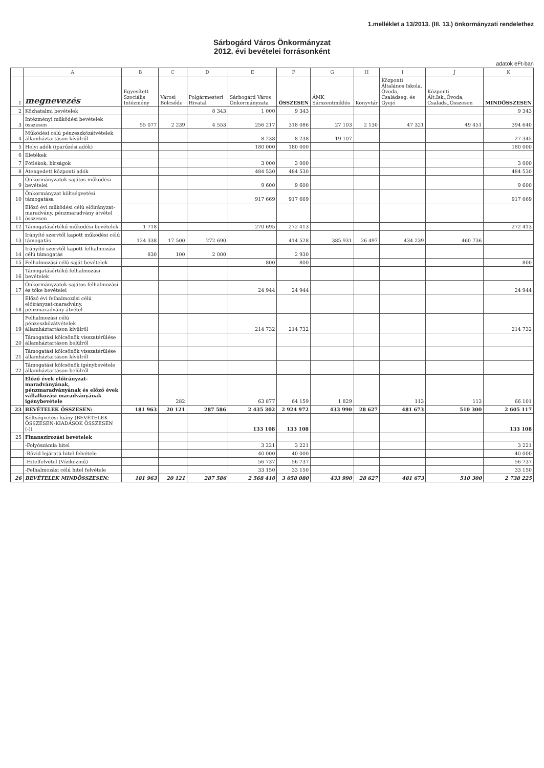1.melléklet a 13/2013. (III. 13.) önkormányzati rendelethez
Sárbogárd Város Önkormányzat
2012. évi bevételei forrásonként
adatok eFt-ban
| | A | B | C | D | E | F | G | H | I | J | K |
| 1 | megnevezés | Egyesített Szociális Intézmény | Városi Bölcsőde | Polgármesteri Hivatal | Sárbogárd Város Önkormányzata | ÖSSZESEN | ÁMK Sárszentmiklós | Könyvtár | Központi Általános Iskola, Óvoda, Családseg. és Gyejó | Központi Ált.Isk.,Óvoda, Csalads.,Összesen | MINDÖSSZESEN |
| 2 | Közhatalmi bevételek | | | 8 343 | 1 000 | 9 343 | | | | | 9 343 |
| 3 | Intézményi működési bevételek összesen | 55 077 | 2 239 | 4 553 | 256 217 | 318 086 | 27 103 | 2 130 | 47 321 | 49 451 | 394 640 |
| 4 | Működési célú pénzeszközátvételek államháztartáson kívülről | | | | 8 238 | 8 238 | 19 107 | | | | 27 345 |
| 5 | Helyi adók (iparűzési adók) | | | | 180 000 | 180 000 | | | | | 180 000 |
| 6 | Illetékek | | | | | | | | | | |
| 7 | Pótlékok, bírságok | | | | 3 000 | 3 000 | | | | | 3 000 |
| 8 | Átengedett központi adók | | | | 484 530 | 484 530 | | | | | 484 530 |
| 9 | Önkormányzatok sajátos működési bevételei | | | | 9 600 | 9 600 | | | | | 9 600 |
| 10 | Önkormányzat költségvetési támogatása | | | | 917 669 | 917 669 | | | | | 917 669 |
| 11 | Előző évi működési célú előirányzat-maradvány, pénzmaradvány átvétel összesen | | | | | | | | | | |
| 12 | Támogatásértékű működési bevételek | 1 718 | | | 270 695 | 272 413 | | | | | 272 413 |
| 13 | Irányító szervtől kapott működési célú támogatás | 124 338 | 17 500 | 272 690 | | 414 528 | 385 931 | 26 497 | 434 239 | 460 736 | |
| 14 | Irányító szervtől kapott felhalmozási célú támogatás | 830 | 100 | 2 000 | | 2 930 | | | | | |
| 15 | Felhalmozási célú saját bevételek | | | | 800 | 800 | | | | | 800 |
| 16 | Támogatásértékű felhalmozási bevételek | | | | | | | | | | |
| 17 | Önkormányzatok sajátos felhalmozási és tőke bevételei | | | | 24 944 | 24 944 | | | | | 24 944 |
| 18 | Előző évi felhalmozási célú előirányzat-maradvány, pénzmaradvány átvétel | | | | | | | | | | |
| 19 | Felhalmozási célú pénzeszközátvételek államháztartáson kívülről | | | | 214 732 | 214 732 | | | | | 214 732 |
| 20 | Támogatási kölcsönök visszatérülése államháztartáson belülről | | | | | | | | | | |
| 21 | Támogatási kölcsönök visszatérülése államháztartáson kívülről | | | | | | | | | | |
| 22 | Támogatási kölcsönök igénybevétele államháztartáson belülről | | | | | | | | | | |
| | Előző évek előirányzat-maradványának, pénzmaradványának és előző évek vállalkozási maradványának igénybevétele | | 282 | | 63 877 | 64 159 | 1 829 | | 113 | 113 | 66 101 |
| 23 | BEVÉTELEK ÖSSZESEN: | 181 963 | 20 121 | 287 586 | 2 435 302 | 2 924 972 | 433 990 | 28 627 | 481 673 | 510 300 | 2 605 117 |
| | Költségvetési hiány (BEVÉTELEK ÖSSZESEN-KIADÁSOK ÖSSZESEN (-)) | | | | 133 108 | 133 108 | | | | | 133 108 |
| 25 | Finanszírozási bevételek | | | | | | | | | | |
| | -Folyószámla hitel | | | | 3 221 | 3 221 | | | | | 3 221 |
| | -Rövid lejáratú hitel felvétele | | | | 40 000 | 40 000 | | | | | 40 000 |
| | -Hitelfelvétel (Víziközmű) | | | | 56 737 | 56 737 | | | | | 56 737 |
| | -Felhalmozási célú hitel felvétele | | | | 33 150 | 33 150 | | | | | 33 150 |
| 26 | BEVÉTELEK MINDÖSSZESEN: | 181 963 | 20 121 | 287 586 | 2 568 410 | 3 058 080 | 433 990 | 28 627 | 481 673 | 510 300 | 2 738 225 |